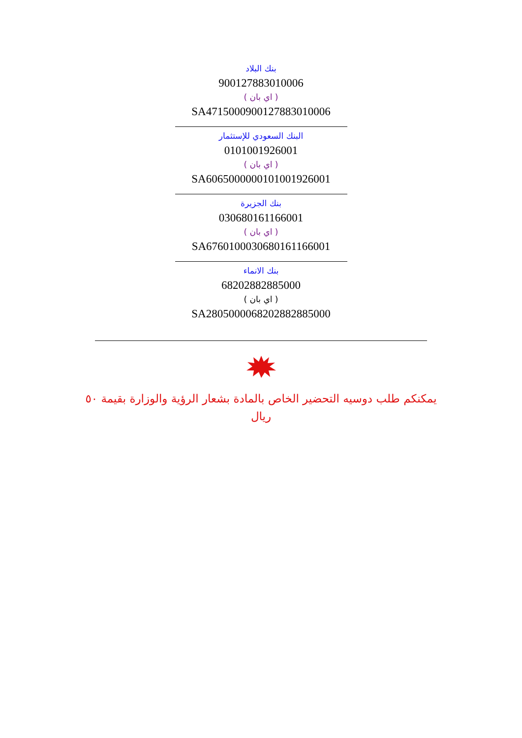بنك البلاد
900127883010006
( اي بان )
SA4715000900127883010006
البنك السعودي للإستثمار
0101001926001
( اي بان )
SA6065000000101001926001
بنك الجزيرة
030680161166001
( اي بان )
SA6760100030680161166001
بنك الانماء
68202882885000
( اي بان )
SA2805000068202882885000
يمكنكم طلب دوسيه التحضير الخاص بالمادة بشعار الرؤية والوزارة بقيمة ٥٠ ريال